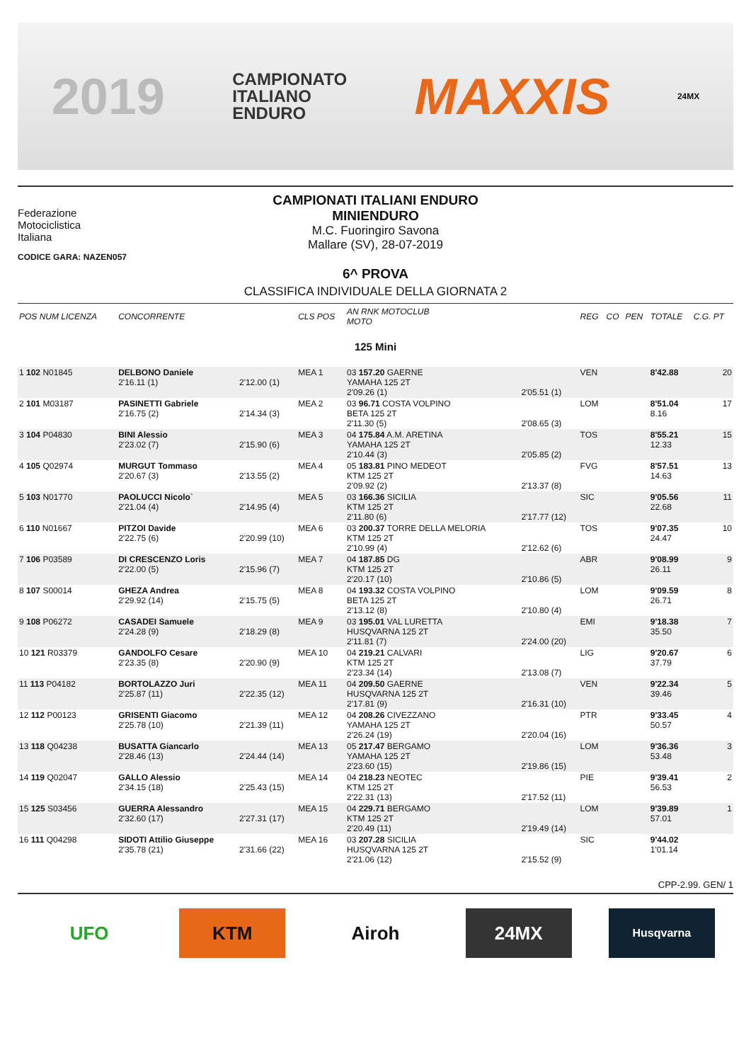2019 CAMPIONATO
ITALIANO
ENDURO MAXXIS 24MX
Federazione
Motociclistica
Italiana
CAMPIONATI ITALIANI ENDURO
MINIENDURO
M.C. Fuoringiro Savona
Mallare (SV), 28-07-2019
CODICE GARA: NAZEN057
6^ PROVA
CLASSIFICA INDIVIDUALE DELLA GIORNATA 2
| POS NUM LICENZA | CONCORRENTE | | CLS POS | AN RNK MOTOCLUB MOTO | | REG | CO | PEN | TOTALE | C.G. PT |
| --- | --- | --- | --- | --- | --- | --- | --- | --- | --- | --- |
| 125 Mini | | | | | | | | | | |
| 1 102 N01845 | DELBONO Daniele 2'16.11 (1) | 2'12.00 (1) | MEA 1 | 03 157.20 GAERNE YAMAHA 125 2T 2'09.26 (1) | 2'05.51 (1) | VEN | | | 8'42.88 | 20 |
| 2 101 M03187 | PASINETTI Gabriele 2'16.75 (2) | 2'14.34 (3) | MEA 2 | 03 96.71 COSTA VOLPINO BETA 125 2T 2'11.30 (5) | 2'08.65 (3) | LOM | | | 8'51.04 8.16 | 17 |
| 3 104 P04830 | BINI Alessio 2'23.02 (7) | 2'15.90 (6) | MEA 3 | 04 175.84 A.M. ARETINA YAMAHA 125 2T 2'10.44 (3) | 2'05.85 (2) | TOS | | | 8'55.21 12.33 | 15 |
| 4 105 Q02974 | MURGUT Tommaso 2'20.67 (3) | 2'13.55 (2) | MEA 4 | 05 183.81 PINO MEDEOT KTM 125 2T 2'09.92 (2) | 2'13.37 (8) | FVG | | | 8'57.51 14.63 | 13 |
| 5 103 N01770 | PAOLUCCI Nicolo` 2'21.04 (4) | 2'14.95 (4) | MEA 5 | 03 166.36 SICILIA KTM 125 2T 2'11.80 (6) | 2'17.77 (12) | SIC | | | 9'05.56 22.68 | 11 |
| 6 110 N01667 | PITZOI Davide 2'22.75 (6) | 2'20.99 (10) | MEA 6 | 03 200.37 TORRE DELLA MELORIA KTM 125 2T 2'10.99 (4) | 2'12.62 (6) | TOS | | | 9'07.35 24.47 | 10 |
| 7 106 P03589 | DI CRESCENZO Loris 2'22.00 (5) | 2'15.96 (7) | MEA 7 | 04 187.85 DG KTM 125 2T 2'20.17 (10) | 2'10.86 (5) | ABR | | | 9'08.99 26.11 | 9 |
| 8 107 S00014 | GHEZA Andrea 2'29.92 (14) | 2'15.75 (5) | MEA 8 | 04 193.32 COSTA VOLPINO BETA 125 2T 2'13.12 (8) | 2'10.80 (4) | LOM | | | 9'09.59 26.71 | 8 |
| 9 108 P06272 | CASADEI Samuele 2'24.28 (9) | 2'18.29 (8) | MEA 9 | 03 195.01 VAL LURETTA HUSQVARNA 125 2T 2'11.81 (7) | 2'24.00 (20) | EMI | | | 9'18.38 35.50 | 7 |
| 10 121 R03379 | GANDOLFO Cesare 2'23.35 (8) | 2'20.90 (9) | MEA 10 | 04 219.21 CALVARI KTM 125 2T 2'23.34 (14) | 2'13.08 (7) | LIG | | | 9'20.67 37.79 | 6 |
| 11 113 P04182 | BORTOLAZZO Juri 2'25.87 (11) | 2'22.35 (12) | MEA 11 | 04 209.50 GAERNE HUSQVARNA 125 2T 2'17.81 (9) | 2'16.31 (10) | VEN | | | 9'22.34 39.46 | 5 |
| 12 112 P00123 | GRISENTI Giacomo 2'25.78 (10) | 2'21.39 (11) | MEA 12 | 04 208.26 CIVEZZANO YAMAHA 125 2T 2'26.24 (19) | 2'20.04 (16) | PTR | | | 9'33.45 50.57 | 4 |
| 13 118 Q04238 | BUSATTA Giancarlo 2'28.46 (13) | 2'24.44 (14) | MEA 13 | 05 217.47 BERGAMO YAMAHA 125 2T 2'23.60 (15) | 2'19.86 (15) | LOM | | | 9'36.36 53.48 | 3 |
| 14 119 Q02047 | GALLO Alessio 2'34.15 (18) | 2'25.43 (15) | MEA 14 | 04 218.23 NEOTEC KTM 125 2T 2'22.31 (13) | 2'17.52 (11) | PIE | | | 9'39.41 56.53 | 2 |
| 15 125 S03456 | GUERRA Alessandro 2'32.60 (17) | 2'27.31 (17) | MEA 15 | 04 229.71 BERGAMO KTM 125 2T 2'20.49 (11) | 2'19.49 (14) | LOM | | | 9'39.89 57.01 | 1 |
| 16 111 Q04298 | SIDOTI Attilio Giuseppe 2'35.78 (21) | 2'31.66 (22) | MEA 16 | 03 207.28 SICILIA HUSQVARNA 125 2T 2'21.06 (12) | 2'15.52 (9) | SIC | | | 9'44.02 1'01.14 | |
CPP-2.99. GEN/ 1
UFO KTM Airoh 24MX
Husqvarna